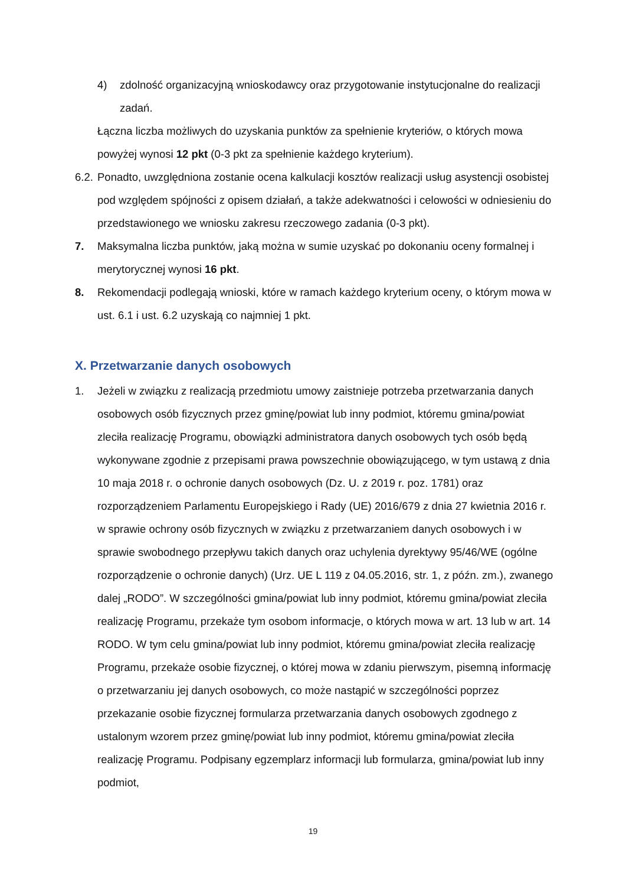4) zdolność organizacyjną wnioskodawcy oraz przygotowanie instytucjonalne do realizacji zadań.
Łączna liczba możliwych do uzyskania punktów za spełnienie kryteriów, o których mowa powyżej wynosi 12 pkt (0-3 pkt za spełnienie każdego kryterium).
6.2. Ponadto, uwzględniona zostanie ocena kalkulacji kosztów realizacji usług asystencji osobistej pod względem spójności z opisem działań, a także adekwatności i celowości w odniesieniu do przedstawionego we wniosku zakresu rzeczowego zadania (0-3 pkt).
7. Maksymalna liczba punktów, jaką można w sumie uzyskać po dokonaniu oceny formalnej i merytorycznej wynosi 16 pkt.
8. Rekomendacji podlegają wnioski, które w ramach każdego kryterium oceny, o którym mowa w ust. 6.1 i ust. 6.2 uzyskają co najmniej 1 pkt.
X. Przetwarzanie danych osobowych
1. Jeżeli w związku z realizacją przedmiotu umowy zaistnieje potrzeba przetwarzania danych osobowych osób fizycznych przez gminę/powiat lub inny podmiot, któremu gmina/powiat zleciła realizację Programu, obowiązki administratora danych osobowych tych osób będą wykonywane zgodnie z przepisami prawa powszechnie obowiązującego, w tym ustawą z dnia 10 maja 2018 r. o ochronie danych osobowych (Dz. U. z 2019 r. poz. 1781) oraz rozporządzeniem Parlamentu Europejskiego i Rady (UE) 2016/679 z dnia 27 kwietnia 2016 r. w sprawie ochrony osób fizycznych w związku z przetwarzaniem danych osobowych i w sprawie swobodnego przepływu takich danych oraz uchylenia dyrektywy 95/46/WE (ogólne rozporządzenie o ochronie danych) (Urz. UE L 119 z 04.05.2016, str. 1, z późn. zm.), zwanego dalej „RODO”. W szczególności gmina/powiat lub inny podmiot, któremu gmina/powiat zleciła realizację Programu, przekaże tym osobom informacje, o których mowa w art. 13 lub w art. 14 RODO. W tym celu gmina/powiat lub inny podmiot, któremu gmina/powiat zleciła realizację Programu, przekaże osobie fizycznej, o której mowa w zdaniu pierwszym, pisemną informację o przetwarzaniu jej danych osobowych, co może nastąpić w szczególności poprzez przekazanie osobie fizycznej formularza przetwarzania danych osobowych zgodnego z ustalonym wzorem przez gminę/powiat lub inny podmiot, któremu gmina/powiat zleciła realizację Programu. Podpisany egzemplarz informacji lub formularza, gmina/powiat lub inny podmiot,
19